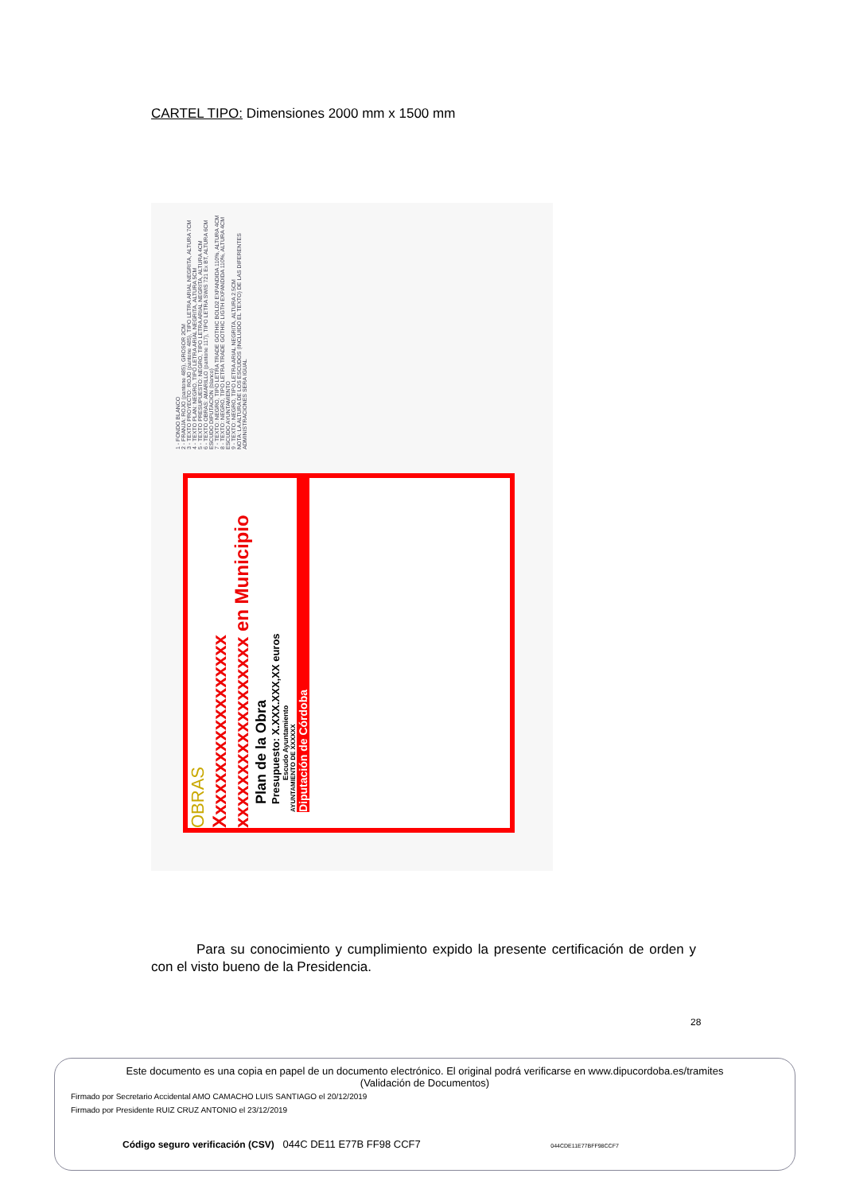CARTEL TIPO: Dimensiones 2000 mm x 1500 mm
1 - FONDO BLANCO
2 - FRANJA: ROJO (pantone 485), GROSOR 2CM
3 - TEXTO PROYECTO: ROJO (pantone 485), TIPO LETRA ARIAL NEGRITA, ALTURA 7CM
4 - TEXTO PLAN: NEGRO, TIPO LETRA ARIAL NEGRITA, ALTURA 5CM
5 - TEXTO PRESUPUESTO: NEGRO, TIPO LETRA ARIAL NEGRITA, ALTURA 4CM
6 - TEXTO OBRAS: AMARILLO (pantone 117), TIPO LETRA SWIS 721 Ex BT, ALTURA 6CM
ESCUDO DIPUTACION (blanco)
7 - TEXTO: NEGRO, TIPO LETRA TRADE GOTHIC BOLD2 EXPANDIDA 110%, ALTURA 4CM
8 - TEXTO: NEGRO, TIPO LETRA TRADE GOTHIC LIGTH EXPANDIDA 110%, ALTURA 4CM
ESCUDO AYUNTAMIENTO
9 - TEXTO: NEGRO, TIPO LETRA ARIAL NEGRITA, ALTURA 2.5CM
NOTA: LA ALTURA DE LOS ESCUDOS (INCLUIDO EL TEXTO) DE LAS DIFERENTES ADMINISTRACIONES SERA IGUAL
OBRAS
Xxxxxxxxxxxxxxxxxx xxxxxxxxxxxxxxxxxx en Municipio
Plan de la Obra
Presupuesto: X.XXX.XXX,XX euros
Escudo Ayuntamiento
AYUNTAMIENTO DE XXXXXX
Diputación de Córdoba
Para su conocimiento y cumplimiento expido la presente certificación de orden y con el visto bueno de la Presidencia.
28
Este documento es una copia en papel de un documento electrónico. El original podrá verificarse en www.dipucordoba.es/tramites
(Validación de Documentos)
Firmado por Secretario Accidental AMO CAMACHO LUIS SANTIAGO el 20/12/2019
Firmado por Presidente RUIZ CRUZ ANTONIO el 23/12/2019
Código seguro verificación (CSV) 044C DE11 E77B FF98 CCF7 044CDE11E77BFF98CCF7